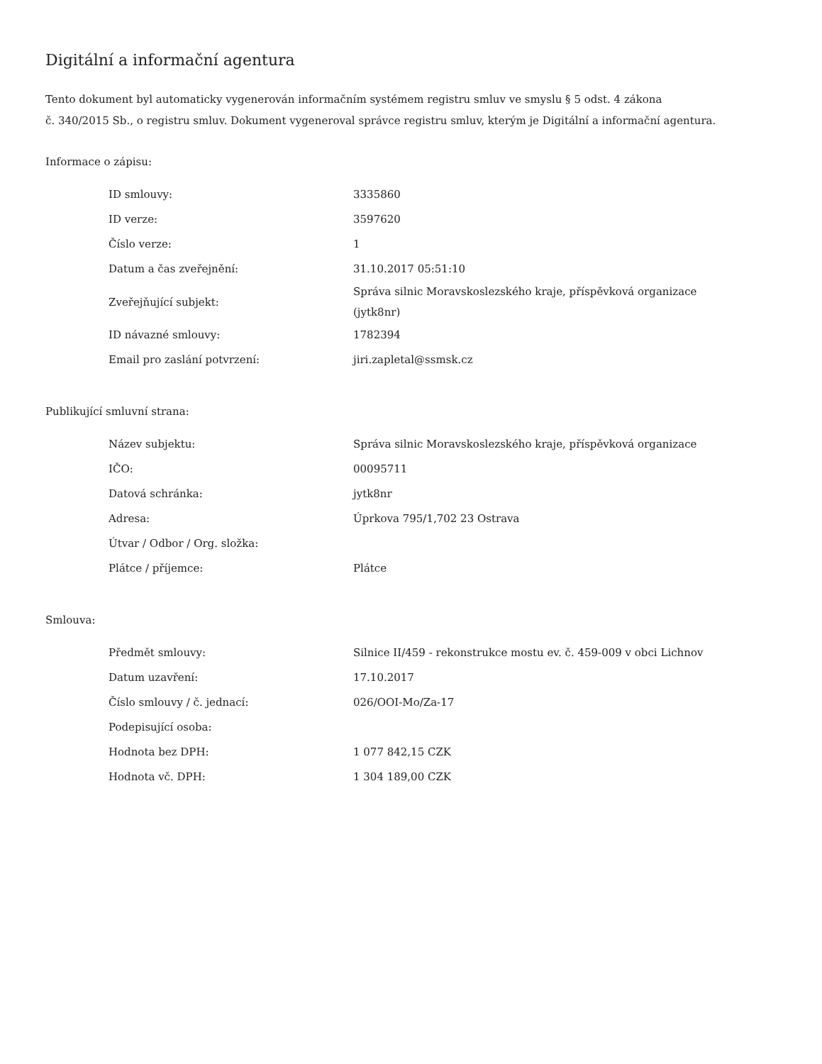Digitální a informační agentura
Tento dokument byl automaticky vygenerován informačním systémem registru smluv ve smyslu § 5 odst. 4 zákona
č. 340/2015 Sb., o registru smluv. Dokument vygeneroval správce registru smluv, kterým je Digitální a informační agentura.
Informace o zápisu:
| ID smlouvy: | 3335860 |
| ID verze: | 3597620 |
| Číslo verze: | 1 |
| Datum a čas zveřejnění: | 31.10.2017 05:51:10 |
| Zveřejňující subjekt: | Správa silnic Moravskoslezského kraje, příspěvková organizace (jytk8nr) |
| ID návazné smlouvy: | 1782394 |
| Email pro zaslání potvrzení: | jiri.zapletal@ssmsk.cz |
Publikující smluvní strana:
| Název subjektu: | Správa silnic Moravskoslezského kraje, příspěvková organizace |
| IČO: | 00095711 |
| Datová schránka: | jytk8nr |
| Adresa: | Úprkova 795/1,702 23 Ostrava |
| Útvar / Odbor / Org. složka: | |
| Plátce / příjemce: | Plátce |
Smlouva:
| Předmět smlouvy: | Silnice II/459 - rekonstrukce mostu ev. č. 459-009 v obci Lichnov |
| Datum uzavření: | 17.10.2017 |
| Číslo smlouvy / č. jednací: | 026/OOI-Mo/Za-17 |
| Podepisující osoba: | |
| Hodnota bez DPH: | 1 077 842,15 CZK |
| Hodnota vč. DPH: | 1 304 189,00 CZK |